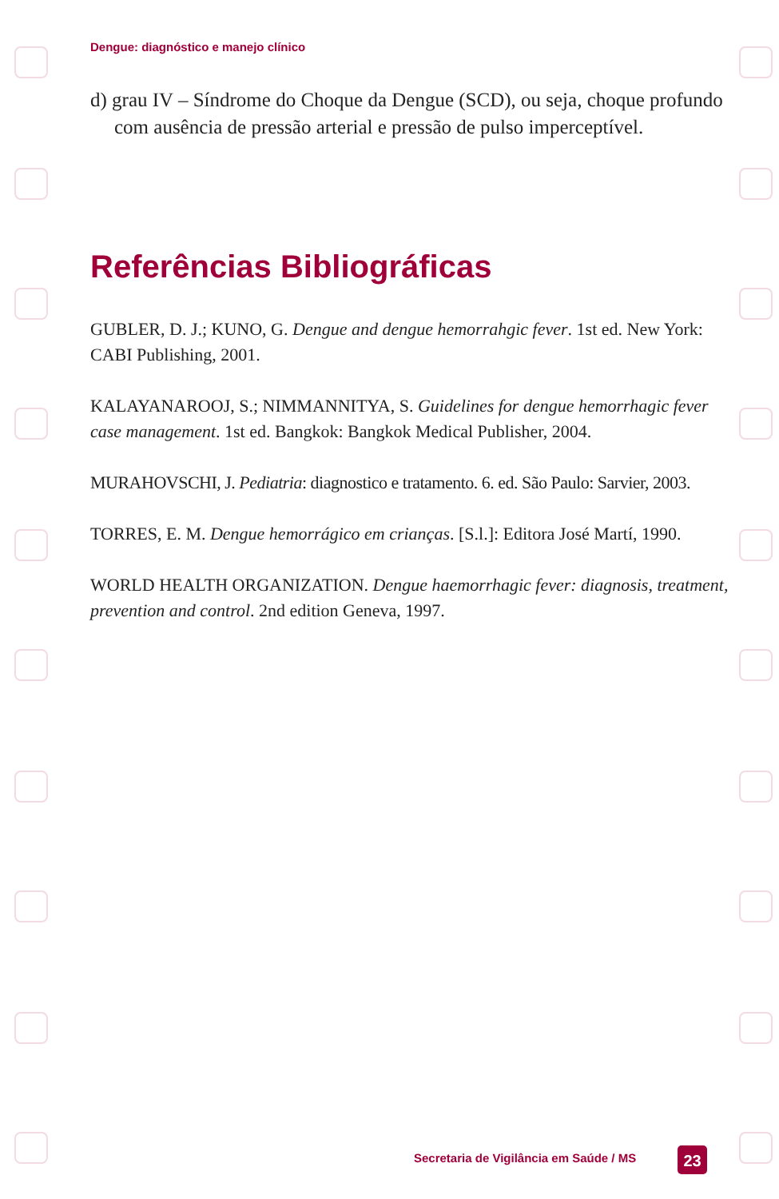Dengue: diagnóstico e manejo clínico
d) grau IV – Síndrome do Choque da Dengue (SCD), ou seja, choque profundo com ausência de pressão arterial e pressão de pulso imperceptível.
Referências Bibliográficas
GUBLER, D. J.; KUNO, G. Dengue and dengue hemorrahgic fever. 1st ed. New York: CABI Publishing, 2001.
KALAYANAROOJ, S.; NIMMANNITYA, S. Guidelines for dengue hemorrhagic fever case management. 1st ed. Bangkok: Bangkok Medical Publisher, 2004.
MURAHOVSCHI, J. Pediatria: diagnostico e tratamento. 6. ed. São Paulo: Sarvier, 2003.
TORRES, E. M. Dengue hemorrágico em crianças. [S.l.]: Editora José Martí, 1990.
WORLD HEALTH ORGANIZATION. Dengue haemorrhagic fever: diagnosis, treatment, prevention and control. 2nd edition Geneva, 1997.
Secretaria de Vigilância em Saúde / MS
23